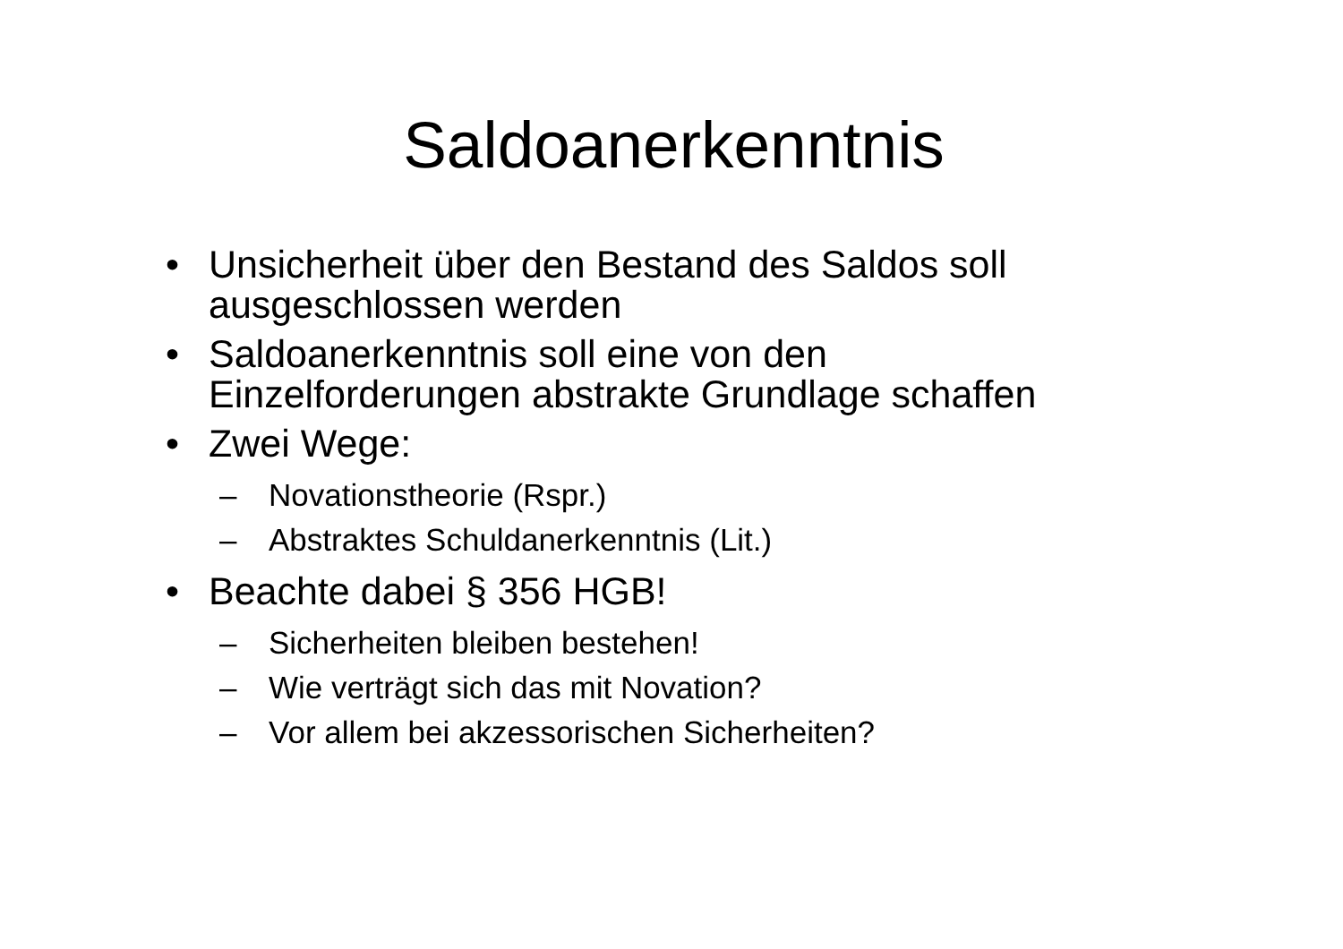Saldoanerkenntnis
• Unsicherheit über den Bestand des Saldos soll
ausgeschlossen werden
• Saldoanerkenntnis soll eine von den
Einzelforderungen abstrakte Grundlage schaffen
• Zwei Wege:
– Novationstheorie (Rspr.)
– Abstraktes Schuldanerkenntnis (Lit.)
• Beachte dabei § 356 HGB!
– Sicherheiten bleiben bestehen!
– Wie verträgt sich das mit Novation?
– Vor allem bei akzessorischen Sicherheiten?